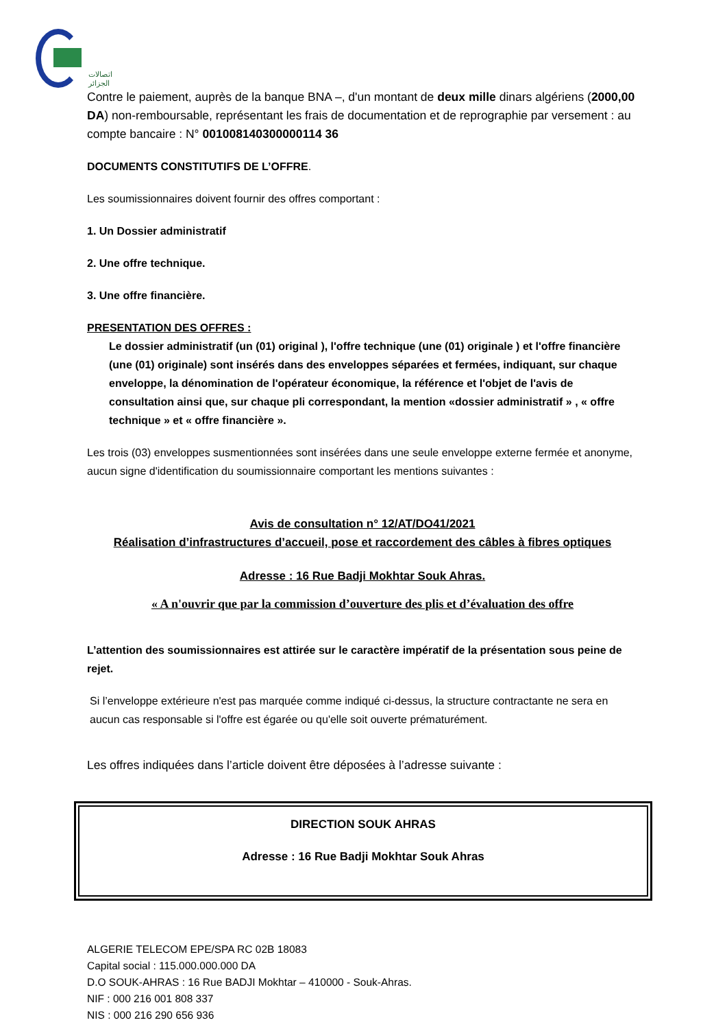اتصالات الجزائر
Contre le paiement, auprès de la banque BNA –, d'un montant de deux mille dinars algériens (2000,00 DA) non-remboursable, représentant les frais de documentation et de reprographie par versement : au compte bancaire : N° 001008140300000114 36
DOCUMENTS CONSTITUTIFS DE L’OFFRE.
Les soumissionnaires doivent fournir des offres comportant :
1. Un Dossier administratif
2. Une offre technique.
3. Une offre financière.
PRESENTATION DES OFFRES :
Le dossier administratif (un (01) original ), l'offre technique (une (01) originale ) et l'offre financière (une (01) originale) sont insérés dans des enveloppes séparées et fermées, indiquant, sur chaque enveloppe, la dénomination de l'opérateur économique, la référence et l'objet de l'avis de consultation ainsi que, sur chaque pli correspondant, la mention «dossier administratif » , « offre technique » et « offre financière ».
Les trois (03) enveloppes susmentionnées sont insérées dans une seule enveloppe externe fermée et anonyme, aucun signe d'identification du soumissionnaire comportant les mentions suivantes :
Avis de consultation n° 12/AT/DO41/2021
Réalisation d’infrastructures d’accueil, pose et raccordement des câbles à fibres optiques
Adresse : 16 Rue Badji Mokhtar Souk Ahras.
« A n'ouvrir que par la commission d’ouverture des plis et d’évaluation des offre
L’attention des soumissionnaires est attirée sur le caractère impératif de la présentation sous peine de rejet.
Si l’enveloppe extérieure n'est pas marquée comme indiqué ci-dessus, la structure contractante ne sera en aucun cas responsable si l'offre est égarée ou qu'elle soit ouverte prématurément.
Les offres indiquées dans l’article doivent être déposées à l’adresse suivante :
DIRECTION SOUK AHRAS
Adresse : 16 Rue Badji Mokhtar Souk Ahras
ALGERIE TELECOM EPE/SPA RC 02B 18083
Capital social : 115.000.000.000 DA
D.O SOUK-AHRAS : 16 Rue BADJI Mokhtar – 410000 - Souk-Ahras.
NIF : 000 216 001 808 337
NIS : 000 216 290 656 936